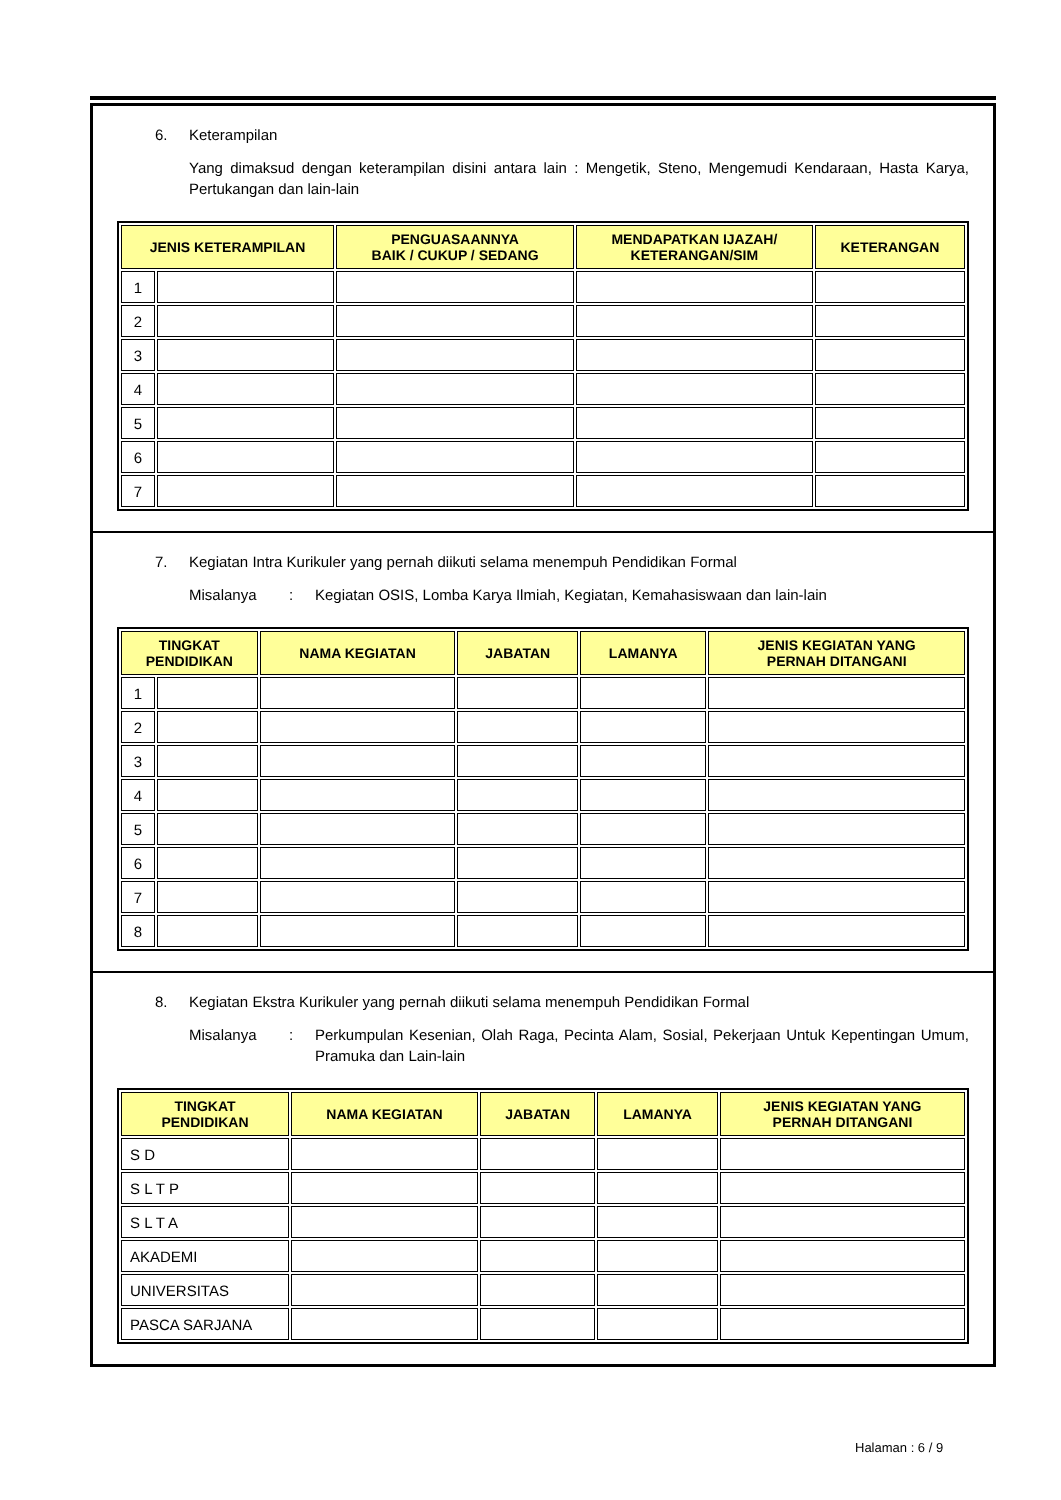6. Keterampilan
Yang dimaksud dengan keterampilan disini antara lain : Mengetik, Steno, Mengemudi Kendaraan, Hasta Karya, Pertukangan dan lain-lain
| JENIS KETERAMPILAN | | PENGUASAANNYA BAIK / CUKUP / SEDANG | MENDAPATKAN IJAZAH/ KETERANGAN/SIM | KETERANGAN |
| --- | --- | --- | --- | --- |
| 1 | | | | |
| 2 | | | | |
| 3 | | | | |
| 4 | | | | |
| 5 | | | | |
| 6 | | | | |
| 7 | | | | |
7. Kegiatan Intra Kurikuler yang pernah diikuti selama menempuh Pendidikan Formal
Misalanya: Kegiatan OSIS, Lomba Karya Ilmiah, Kegiatan, Kemahasiswaan dan lain-lain
| TINGKAT PENDIDIKAN | | NAMA KEGIATAN | JABATAN | LAMANYA | JENIS KEGIATAN YANG PERNAH DITANGANI |
| --- | --- | --- | --- | --- | --- |
| 1 | | | | | |
| 2 | | | | | |
| 3 | | | | | |
| 4 | | | | | |
| 5 | | | | | |
| 6 | | | | | |
| 7 | | | | | |
| 8 | | | | | |
8. Kegiatan Ekstra Kurikuler yang pernah diikuti selama menempuh Pendidikan Formal
Misalanya: Perkumpulan Kesenian, Olah Raga, Pecinta Alam, Sosial, Pekerjaan Untuk Kepentingan Umum, Pramuka dan Lain-lain
| TINGKAT PENDIDIKAN | NAMA KEGIATAN | JABATAN | LAMANYA | JENIS KEGIATAN YANG PERNAH DITANGANI |
| --- | --- | --- | --- | --- |
| S D | | | | |
| S L T P | | | | |
| S L T A | | | | |
| AKADEMI | | | | |
| UNIVERSITAS | | | | |
| PASCA SARJANA | | | | |
Halaman : 6 / 9